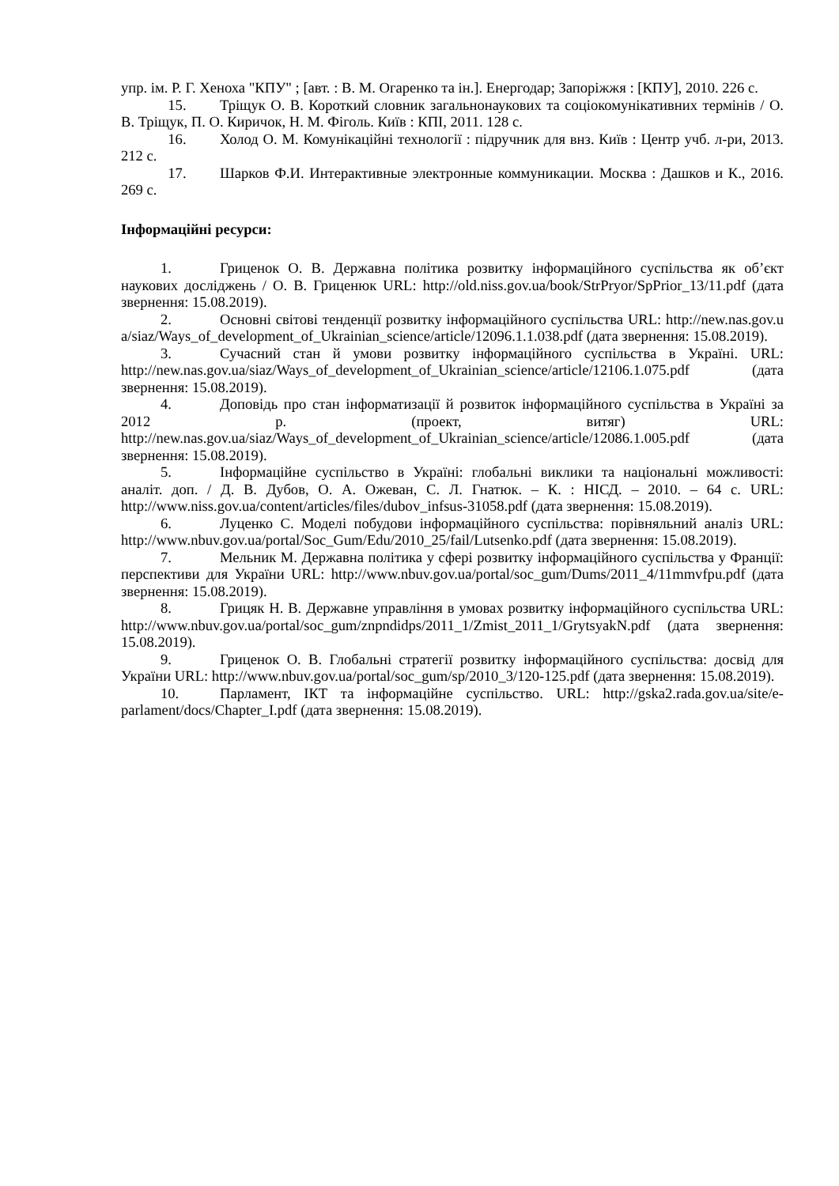упр. ім. Р. Г. Хеноха "КПУ" ; [авт. : В. М. Огаренко та ін.]. Енергодар; Запоріжжя : [КПУ], 2010. 226 с.
15. Тріщук О. В. Короткий словник загальнонаукових та соціокомунікативних термінів / О. В. Тріщук, П. О. Киричок, Н. М. Фіголь. Київ : КПІ, 2011. 128 с.
16. Холод О. М. Комунікаційні технології : підручник для внз. Київ : Центр учб. л-ри, 2013. 212 с.
17. Шарков Ф.И. Интерактивные электронные коммуникации. Москва : Дашков и К., 2016. 269 с.
Інформаційні ресурси:
1. Гриценок О. В. Державна політика розвитку інформаційного суспільства як об’єкт наукових досліджень / О. В. Гриценюк URL: http://old.niss.gov.ua/book/StrPryor/SpPrior_13/11.pdf (дата звернення: 15.08.2019).
2. Основні світові тенденції розвитку інформаційного суспільства URL: http://new.nas.gov.ua/siaz/Ways_of_development_of_Ukrainian_science/article/12096.1.1.038.pdf (дата звернення: 15.08.2019).
3. Сучасний стан й умови розвитку інформаційного суспільства в Україні. URL: http://new.nas.gov.ua/siaz/Ways_of_development_of_Ukrainian_science/article/12106.1.075.pdf (дата звернення: 15.08.2019).
4. Доповідь про стан інформатизації й розвиток інформаційного суспільства в Україні за 2012 р. (проект, витяг) URL: http://new.nas.gov.ua/siaz/Ways_of_development_of_Ukrainian_science/article/12086.1.005.pdf (дата звернення: 15.08.2019).
5. Інформаційне суспільство в Україні: глобальні виклики та національні можливості: аналіт. доп. / Д. В. Дубов, О. А. Ожеван, С. Л. Гнатюк. – К. : НІСД. – 2010. – 64 с. URL: http://www.niss.gov.ua/content/articles/files/dubov_infsus-31058.pdf (дата звернення: 15.08.2019).
6. Луценко С. Моделі побудови інформаційного суспільства: порівняльний аналіз URL: http://www.nbuv.gov.ua/portal/Soc_Gum/Edu/2010_25/fail/Lutsenko.pdf (дата звернення: 15.08.2019).
7. Мельник М. Державна політика у сфері розвитку інформаційного суспільства у Франції: перспективи для України URL: http://www.nbuv.gov.ua/portal/soc_gum/Dums/2011_4/11mmvfpu.pdf (дата звернення: 15.08.2019).
8. Грицяк Н. В. Державне управління в умовах розвитку інформаційного суспільства URL: http://www.nbuv.gov.ua/portal/soc_gum/znpndidps/2011_1/Zmist_2011_1/GrytsyakN.pdf (дата звернення: 15.08.2019).
9. Гриценок О. В. Глобальні стратегії розвитку інформаційного суспільства: досвід для України URL: http://www.nbuv.gov.ua/portal/soc_gum/sp/2010_3/120-125.pdf (дата звернення: 15.08.2019).
10. Парламент, ІКТ та інформаційне суспільство. URL: http://gska2.rada.gov.ua/site/e-parlament/docs/Chapter_I.pdf (дата звернення: 15.08.2019).